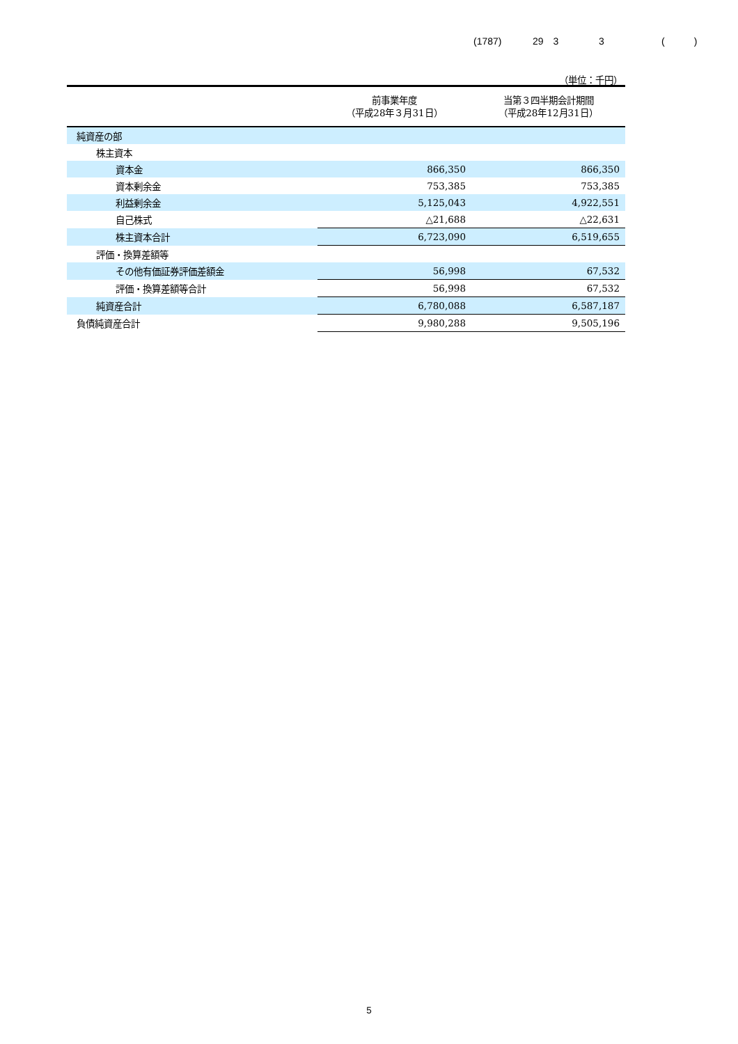(1787) 29　3 3 (　　　)
（単位：千円）
| | 前事業年度 （平成28年３月31日） | 当第３四半期会計期間 （平成28年12月31日） |
| --- | --- | --- |
| 純資産の部 | | |
| 株主資本 | | |
| 資本金 | 866,350 | 866,350 |
| 資本剰余金 | 753,385 | 753,385 |
| 利益剰余金 | 5,125,043 | 4,922,551 |
| 自己株式 | △21,688 | △22,631 |
| 株主資本合計 | 6,723,090 | 6,519,655 |
| 評価・換算差額等 | | |
| その他有価証券評価差額金 | 56,998 | 67,532 |
| 評価・換算差額等合計 | 56,998 | 67,532 |
| 純資産合計 | 6,780,088 | 6,587,187 |
| 負債純資産合計 | 9,980,288 | 9,505,196 |
5